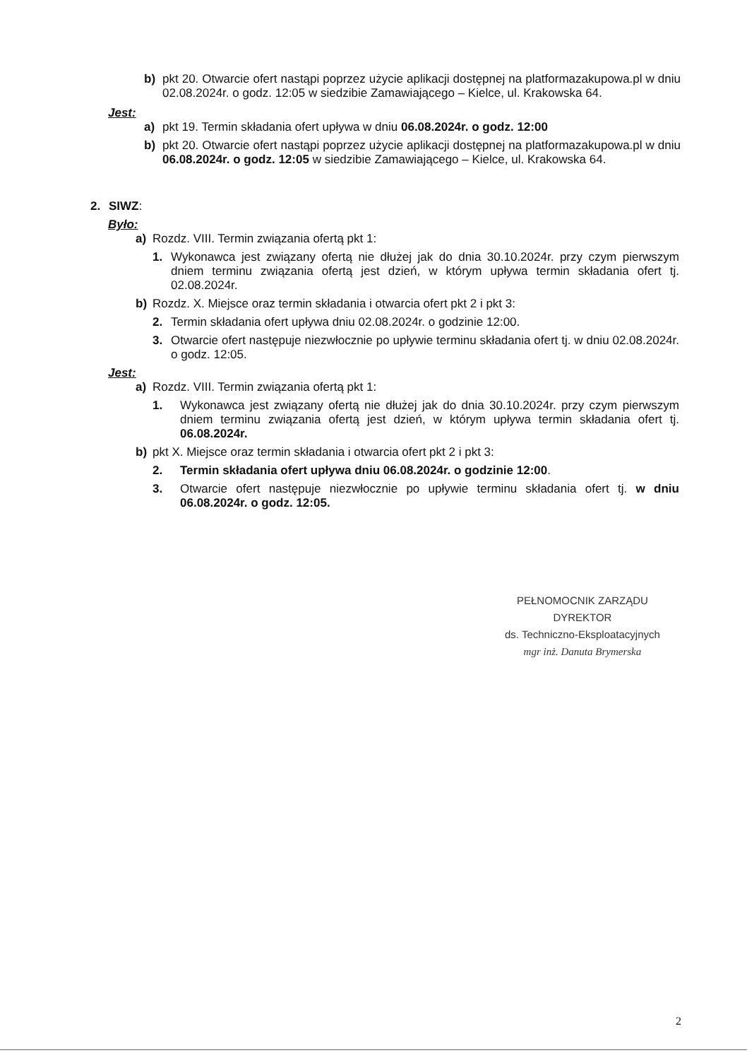b) pkt 20. Otwarcie ofert nastąpi poprzez użycie aplikacji dostępnej na platformazakupowa.pl w dniu 02.08.2024r. o godz. 12:05 w siedzibie Zamawiającego – Kielce, ul. Krakowska 64.
Jest:
a) pkt 19. Termin składania ofert upływa w dniu 06.08.2024r. o godz. 12:00
b) pkt 20. Otwarcie ofert nastąpi poprzez użycie aplikacji dostępnej na platformazakupowa.pl w dniu 06.08.2024r. o godz. 12:05 w siedzibie Zamawiającego – Kielce, ul. Krakowska 64.
2. SIWZ:
Było:
a) Rozdz. VIII. Termin związania ofertą pkt 1:
1. Wykonawca jest związany ofertą nie dłużej jak do dnia 30.10.2024r. przy czym pierwszym dniem terminu związania ofertą jest dzień, w którym upływa termin składania ofert tj. 02.08.2024r.
b) Rozdz. X. Miejsce oraz termin składania i otwarcia ofert pkt 2 i pkt 3:
2. Termin składania ofert upływa dniu 02.08.2024r. o godzinie 12:00.
3. Otwarcie ofert następuje niezwłocznie po upływie terminu składania ofert tj. w dniu 02.08.2024r. o godz. 12:05.
Jest:
a) Rozdz. VIII. Termin związania ofertą pkt 1:
1. Wykonawca jest związany ofertą nie dłużej jak do dnia 30.10.2024r. przy czym pierwszym dniem terminu związania ofertą jest dzień, w którym upływa termin składania ofert tj. 06.08.2024r.
b) pkt X. Miejsce oraz termin składania i otwarcia ofert pkt 2 i pkt 3:
2. Termin składania ofert upływa dniu 06.08.2024r. o godzinie 12:00.
3. Otwarcie ofert następuje niezwłocznie po upływie terminu składania ofert tj. w dniu 06.08.2024r. o godz. 12:05.
PEŁNOMOCNIK ZARZĄDU
DYREKTOR
ds. Techniczno-Eksploatacyjnych
mgr inż. Danuta Brymerska
2